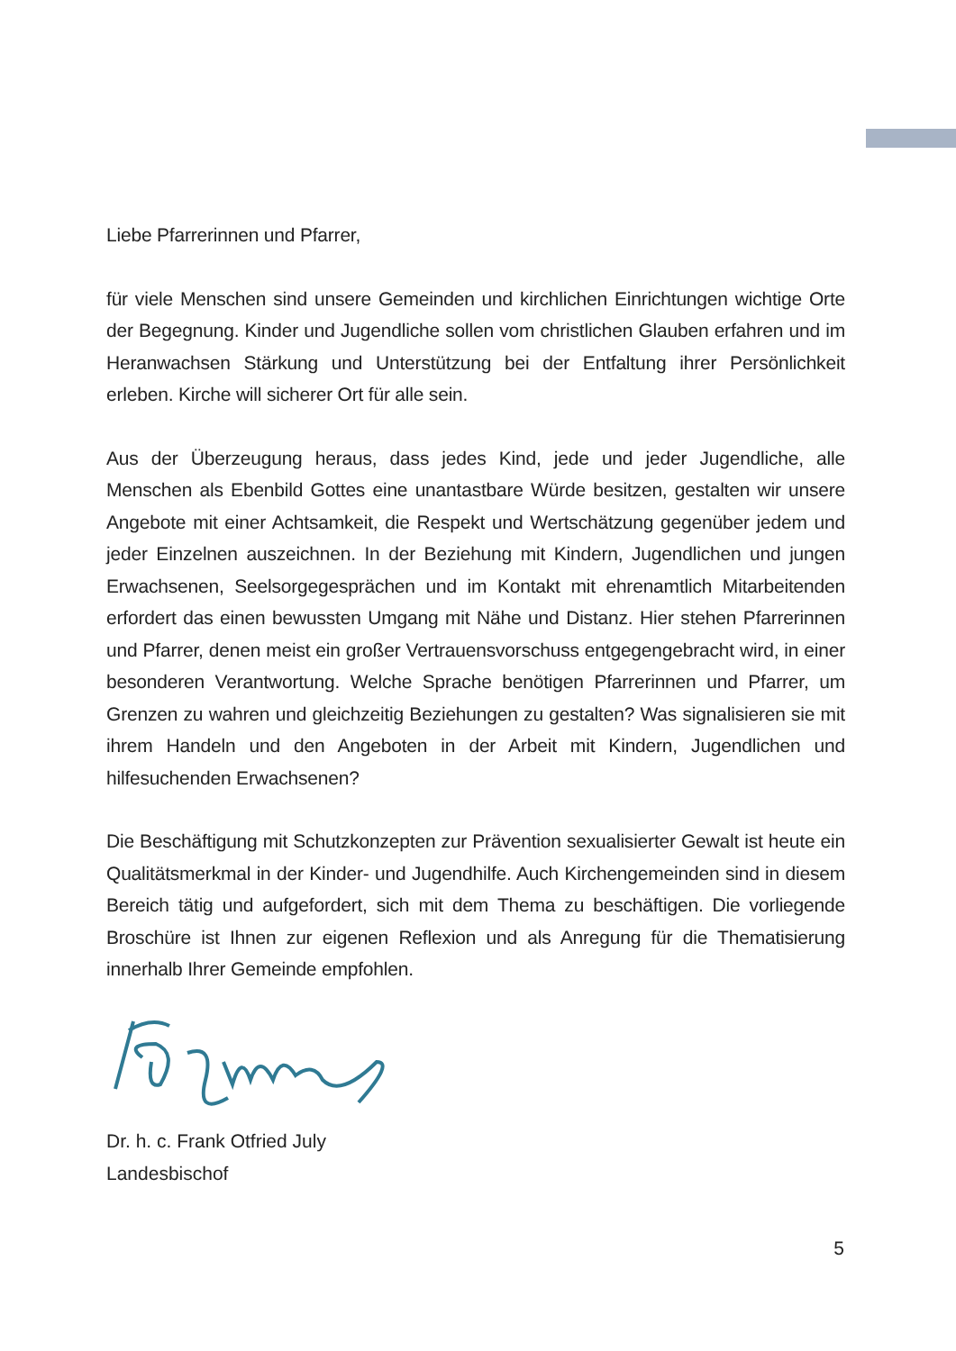Liebe Pfarrerinnen und Pfarrer,
für viele Menschen sind unsere Gemeinden und kirchlichen Einrichtungen wichtige Orte der Begegnung. Kinder und Jugendliche sollen vom christlichen Glauben erfahren und im Heranwachsen Stärkung und Unterstützung bei der Entfaltung ihrer Persönlichkeit erleben. Kirche will sicherer Ort für alle sein.
Aus der Überzeugung heraus, dass jedes Kind, jede und jeder Jugendliche, alle Menschen als Ebenbild Gottes eine unantastbare Würde besitzen, gestalten wir unsere Angebote mit einer Achtsamkeit, die Respekt und Wertschätzung gegenüber jedem und jeder Einzelnen auszeichnen. In der Beziehung mit Kindern, Jugendlichen und jungen Erwachsenen, Seelsorgegesprächen und im Kontakt mit ehrenamtlich Mitarbeitenden erfordert das einen bewussten Umgang mit Nähe und Distanz. Hier stehen Pfarrerinnen und Pfarrer, denen meist ein großer Vertrauensvorschuss entgegengebracht wird, in einer besonderen Verantwortung. Welche Sprache benötigen Pfarrerinnen und Pfarrer, um Grenzen zu wahren und gleichzeitig Beziehungen zu gestalten? Was signalisieren sie mit ihrem Handeln und den Angeboten in der Arbeit mit Kindern, Jugendlichen und hilfesuchenden Erwachsenen?
Die Beschäftigung mit Schutzkonzepten zur Prävention sexualisierter Gewalt ist heute ein Qualitätsmerkmal in der Kinder- und Jugendhilfe. Auch Kirchengemeinden sind in diesem Bereich tätig und aufgefordert, sich mit dem Thema zu beschäftigen. Die vorliegende Broschüre ist Ihnen zur eigenen Reflexion und als Anregung für die Thematisierung innerhalb Ihrer Gemeinde empfohlen.
Dr. h. c. Frank Otfried July
Landesbischof
5